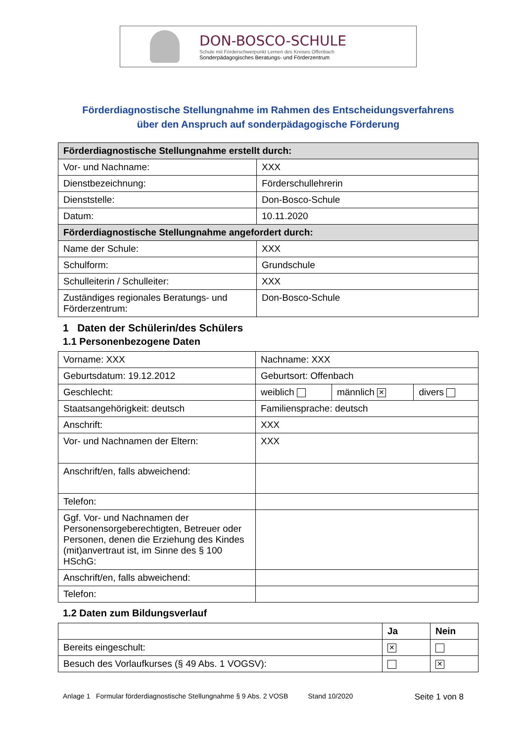DON-BOSCO-SCHULE
Schule mit Förderschwerpunkt Lernen des Kreises Offenbach
Sonderpädagogisches Beratungs- und Förderzentrum
Förderdiagnostische Stellungnahme im Rahmen des Entscheidungsverfahrens
über den Anspruch auf sonderpädagogische Förderung
| Förderdiagnostische Stellungnahme erstellt durch: | |
| --- | --- |
| Vor- und Nachname: | XXX |
| Dienstbezeichnung: | Förderschullehrerin |
| Dienststelle: | Don-Bosco-Schule |
| Datum: | 10.11.2020 |
| Förderdiagnostische Stellungnahme angefordert durch: | |
| Name der Schule: | XXX |
| Schulform: | Grundschule |
| Schulleiterin / Schulleiter: | XXX |
| Zuständiges regionales Beratungs- und Förderzentrum: | Don-Bosco-Schule |
1 Daten der Schülerin/des Schülers
1.1 Personenbezogene Daten
| Vorname: XXX | Nachname: XXX | | |
| Geburtsdatum: 19.12.2012 | Geburtsort: Offenbach | | |
| Geschlecht: | weiblich | männlich ✕ | divers |
| Staatsangehörigkeit: deutsch | Familiensprache: deutsch | | |
| Anschrift: | XXX | | |
| Vor- und Nachnamen der Eltern: | XXX | | |
| Anschrift/en, falls abweichend: | | | |
| Telefon: | | | |
| Ggf. Vor- und Nachnamen der Personensorgeberechtigten, Betreuer oder Personen, denen die Erziehung des Kindes (mit)anvertraut ist, im Sinne des § 100 HSchG: | | | |
| Anschrift/en, falls abweichend: | | | |
| Telefon: | | | |
1.2 Daten zum Bildungsverlauf
| | Ja | Nein |
| Bereits eingeschult: | ✕ | |
| Besuch des Vorlaufkurses (§ 49 Abs. 1 VOGSV): | | ✕ |
Anlage 1 Formular förderdiagnostische Stellungnahme § 9 Abs. 2 VOSB Stand 10/2020 Seite 1 von 8